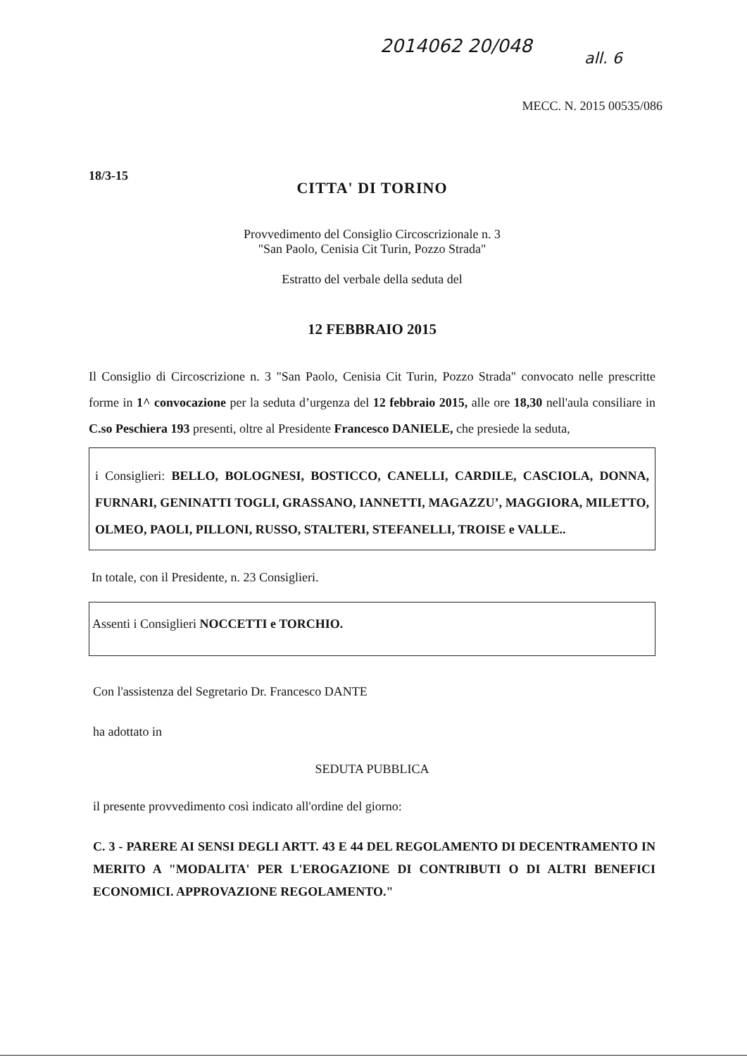2014062 20/048
all. 6
MECC. N. 2015 00535/086
18/3-15
CITTA' DI TORINO
Provvedimento del Consiglio Circoscrizionale n. 3
"San Paolo, Cenisia Cit Turin, Pozzo Strada"
Estratto del verbale della seduta del
12 FEBBRAIO 2015
Il Consiglio di Circoscrizione n. 3 "San Paolo, Cenisia Cit Turin, Pozzo Strada" convocato nelle prescritte forme in 1^ convocazione per la seduta d’urgenza del 12 febbraio 2015, alle ore 18,30 nell'aula consiliare in C.so Peschiera 193 presenti, oltre al Presidente Francesco DANIELE, che presiede la seduta,
i Consiglieri: BELLO, BOLOGNESI, BOSTICCO, CANELLI, CARDILE, CASCIOLA, DONNA, FURNARI, GENINATTI TOGLI, GRASSANO, IANNETTI, MAGAZZU’, MAGGIORA, MILETTO, OLMEO, PAOLI, PILLONI, RUSSO, STALTERI, STEFANELLI, TROISE e VALLE..
In totale, con il Presidente, n. 23 Consiglieri.
Assenti i Consiglieri NOCCETTI e TORCHIO.
Con l'assistenza del Segretario Dr. Francesco DANTE
ha adottato in
SEDUTA PUBBLICA
il presente provvedimento così indicato all'ordine del giorno:
C. 3 - PARERE AI SENSI DEGLI ARTT. 43 E 44 DEL REGOLAMENTO DI DECENTRAMENTO IN MERITO A "MODALITA' PER L'EROGAZIONE DI CONTRIBUTI O DI ALTRI BENEFICI ECONOMICI. APPROVAZIONE REGOLAMENTO."